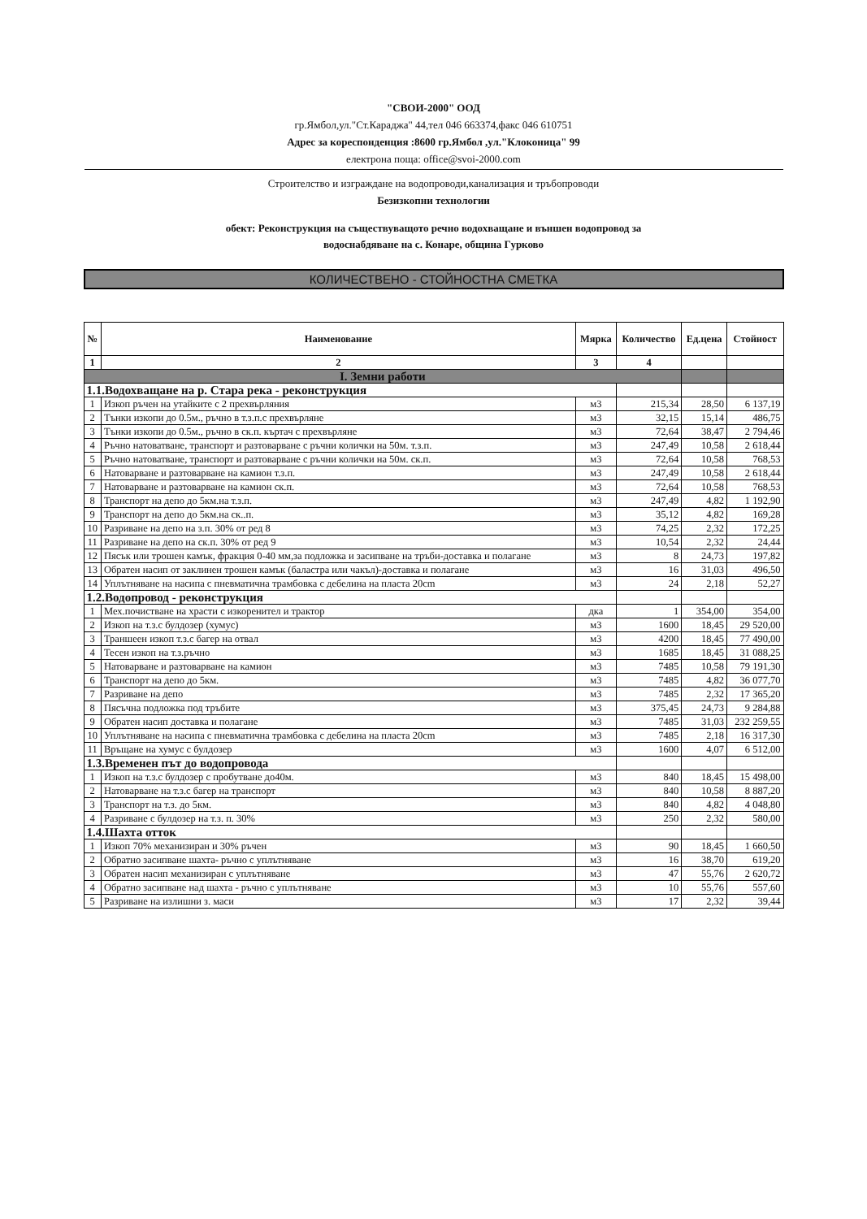"СВОИ-2000" ООД
гр.Ямбол,ул."Ст.Караджа" 44,тел 046 663374,факс 046 610751
Адрес за кореспонденция :8600 гр.Ямбол ,ул."Клоконица" 99
електрона поща: office@svoi-2000.com
Строителство и изграждане на водопроводи,канализация и тръбопроводи
Безизкопни технологии
обект: Реконструкция на съществуващото речно водохващане и външен водопровод за
водоснабдяване на с. Конаре, община Гурково
КОЛИЧЕСТВЕНО - СТОЙНОСТНА СМЕТКА
| № | Наименование | Мярка | Количество | Ед.цена | Стойност |
| --- | --- | --- | --- | --- | --- |
| 1 | 2 | 3 | 4 | | |
| I. Земни работи | | | | | |
| 1.1.Водохващане на р. Стара река - реконструкция | | | | | |
| 1 | Изкоп ръчен на утайките с 2 прехвърляния | м3 | 215,34 | 28,50 | 6 137,19 |
| 2 | Тънки изкопи до 0.5м., ръчно в т.з.п.с прехвърляне | м3 | 32,15 | 15,14 | 486,75 |
| 3 | Тънки изкопи до 0.5м., ръчно в ск.п. къртач с прехвърляне | м3 | 72,64 | 38,47 | 2 794,46 |
| 4 | Ръчно натоватване, транспорт и разтоварване с ръчни колички на 50м. т.з.п. | м3 | 247,49 | 10,58 | 2 618,44 |
| 5 | Ръчно натоватване, транспорт и разтоварване с ръчни колички на 50м. ск.п. | м3 | 72,64 | 10,58 | 768,53 |
| 6 | Натоварване и разтоварване на камион т.з.п. | м3 | 247,49 | 10,58 | 2 618,44 |
| 7 | Натоварване и разтоварване на камион ск.п. | м3 | 72,64 | 10,58 | 768,53 |
| 8 | Транспорт на депо до 5км.на т.з.п. | м3 | 247,49 | 4,82 | 1 192,90 |
| 9 | Транспорт на депо до 5км.на ск..п. | м3 | 35,12 | 4,82 | 169,28 |
| 10 | Разриване на депо на з.п. 30% от ред 8 | м3 | 74,25 | 2,32 | 172,25 |
| 11 | Разриване на депо на ск.п. 30% от ред 9 | м3 | 10,54 | 2,32 | 24,44 |
| 12 | Пясък или трошен камък, фракция 0-40 мм,за подложка и засипване на тръби-доставка и полагане | м3 | 8 | 24,73 | 197,82 |
| 13 | Обратен насип от заклинен трошен камък (баластра или чакъл)-доставка и полагане | м3 | 16 | 31,03 | 496,50 |
| 14 | Уплътняване на насипа с пневматична трамбовка с дебелина на пласта 20cm | м3 | 24 | 2,18 | 52,27 |
| 1.2.Водопровод - реконструкция | | | | | |
| 1 | Мех.почистване на храсти с изкоренител и трактор | дка | 1 | 354,00 | 354,00 |
| 2 | Изкоп на т.з.с булдозер (хумус) | м3 | 1600 | 18,45 | 29 520,00 |
| 3 | Траншеен изкоп т.з.с багер на отвал | м3 | 4200 | 18,45 | 77 490,00 |
| 4 | Тесен изкоп на т.з.ръчно | м3 | 1685 | 18,45 | 31 088,25 |
| 5 | Натоварване и разтоварване на камион | м3 | 7485 | 10,58 | 79 191,30 |
| 6 | Транспорт на депо до 5км. | м3 | 7485 | 4,82 | 36 077,70 |
| 7 | Разриване на депо | м3 | 7485 | 2,32 | 17 365,20 |
| 8 | Пясъчна подложка под тръбите | м3 | 375,45 | 24,73 | 9 284,88 |
| 9 | Обратен насип доставка и полагане | м3 | 7485 | 31,03 | 232 259,55 |
| 10 | Уплътняване на насипа с пневматична трамбовка с дебелина на пласта 20cm | м3 | 7485 | 2,18 | 16 317,30 |
| 11 | Връщане на хумус с булдозер | м3 | 1600 | 4,07 | 6 512,00 |
| 1.3.Временен път до водопровода | | | | | |
| 1 | Изкоп на т.з.с булдозер с пробутване до40м. | м3 | 840 | 18,45 | 15 498,00 |
| 2 | Натоварване на т.з.с багер на транспорт | м3 | 840 | 10,58 | 8 887,20 |
| 3 | Транспорт на т.з. до 5км. | м3 | 840 | 4,82 | 4 048,80 |
| 4 | Разриване с булдозер на т.з. п. 30% | м3 | 250 | 2,32 | 580,00 |
| 1.4.Шахта отток | | | | | |
| 1 | Изкоп 70% механизиран и 30% ръчен | м3 | 90 | 18,45 | 1 660,50 |
| 2 | Обратно засипване шахта- ръчно с уплътняване | м3 | 16 | 38,70 | 619,20 |
| 3 | Обратен насип механизиран с уплътняване | м3 | 47 | 55,76 | 2 620,72 |
| 4 | Обратно засипване над шахта - ръчно с уплътняване | м3 | 10 | 55,76 | 557,60 |
| 5 | Разриване на излишни з. маси | м3 | 17 | 2,32 | 39,44 |